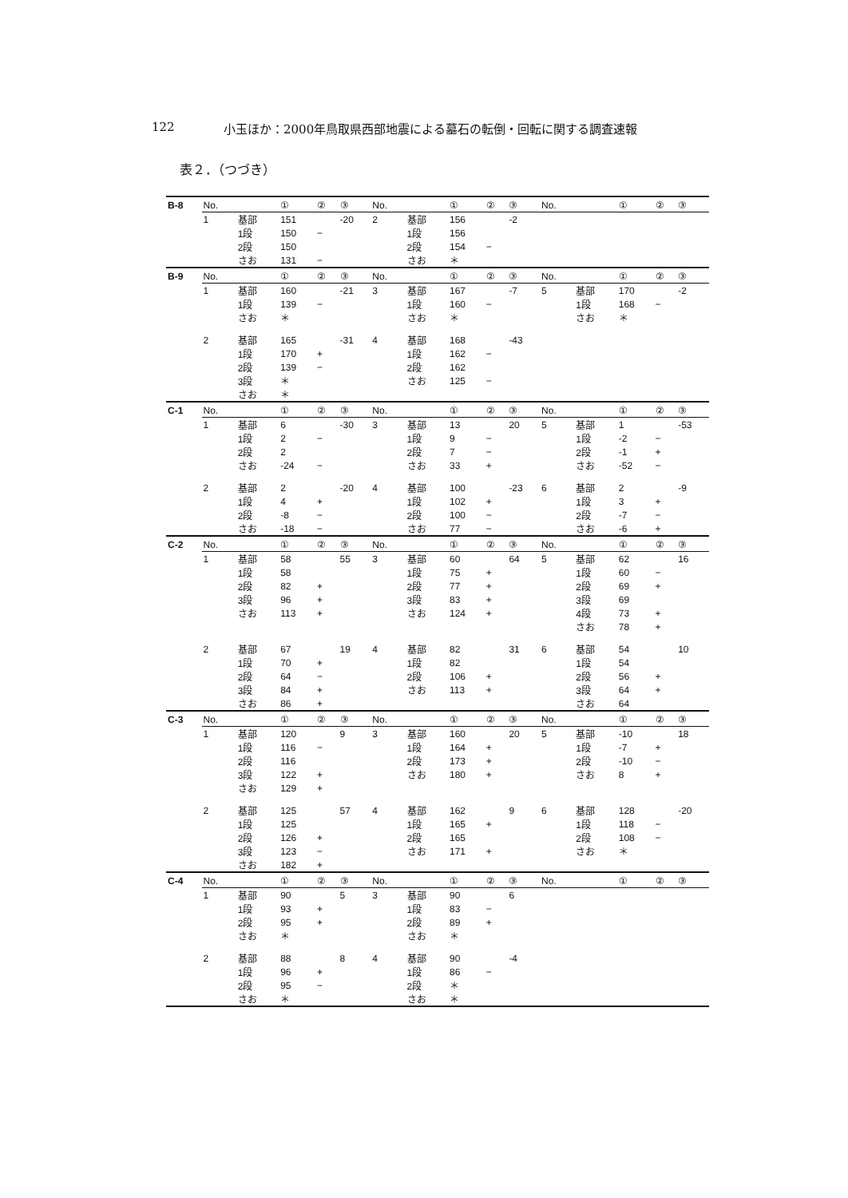122 小玉ほか：2000年鳥取県西部地震による墓石の転倒・回転に関する調査速報
表２．（つづき）
| B-8 | No. | | ① | ② | ③ | No. | | ① | ② | ③ | No. | | ① | ② | ③ |
| | 1 | 基部 | 151 | | -20 | 2 | 基部 | 156 | | -2 | | | | | |
| | | 1段 | 150 | − | | | 1段 | 156 | | | | | | | |
| | | 2段 | 150 | | | | 2段 | 154 | − | | | | | | |
| | | さお | 131 | − | | | さお | ＊ | | | | | | | |
| B-9 | No. | | ① | ② | ③ | No. | | ① | ② | ③ | No. | | ① | ② | ③ |
| | 1 | 基部 | 160 | | -21 | 3 | 基部 | 167 | | -7 | 5 | 基部 | 170 | | -2 |
| | | 1段 | 139 | − | | | 1段 | 160 | − | | | 1段 | 168 | − | |
| | | さお | ＊ | | | | さお | ＊ | | | | さお | ＊ | | |
| | 2 | 基部 | 165 | | -31 | 4 | 基部 | 168 | | -43 | | | | | |
| | | 1段 | 170 | + | | | 1段 | 162 | − | | | | | | |
| | | 2段 | 139 | − | | | 2段 | 162 | | | | | | | |
| | | 3段 | ＊ | | | | さお | 125 | − | | | | | | |
| | | さお | ＊ | | | | | | | | | | | | |
| C-1 | No. | | ① | ② | ③ | No. | | ① | ② | ③ | No. | | ① | ② | ③ |
| | 1 | 基部 | 6 | | -30 | 3 | 基部 | 13 | | 20 | 5 | 基部 | 1 | | -53 |
| | | 1段 | 2 | − | | | 1段 | 9 | − | | | 1段 | -2 | − | |
| | | 2段 | 2 | | | | 2段 | 7 | − | | | 2段 | -1 | + | |
| | | さお | -24 | − | | | さお | 33 | + | | | さお | -52 | − | |
| | 2 | 基部 | 2 | | -20 | 4 | 基部 | 100 | | -23 | 6 | 基部 | 2 | | -9 |
| | | 1段 | 4 | + | | | 1段 | 102 | + | | | 1段 | 3 | + | |
| | | 2段 | -8 | − | | | 2段 | 100 | − | | | 2段 | -7 | − | |
| | | さお | -18 | − | | | さお | 77 | − | | | さお | -6 | + | |
| C-2 | No. | | ① | ② | ③ | No. | | ① | ② | ③ | No. | | ① | ② | ③ |
| | 1 | 基部 | 58 | | 55 | 3 | 基部 | 60 | | 64 | 5 | 基部 | 62 | | 16 |
| | | 1段 | 58 | | | | 1段 | 75 | + | | | 1段 | 60 | − | |
| | | 2段 | 82 | + | | | 2段 | 77 | + | | | 2段 | 69 | + | |
| | | 3段 | 96 | + | | | 3段 | 83 | + | | | 3段 | 69 | | |
| | | さお | 113 | + | | | さお | 124 | + | | | 4段 | 73 | + | |
| | | | | | | | | | | | | さお | 78 | + | |
| | 2 | 基部 | 67 | | 19 | 4 | 基部 | 82 | | 31 | 6 | 基部 | 54 | | 10 |
| | | 1段 | 70 | + | | | 1段 | 82 | | | | 1段 | 54 | | |
| | | 2段 | 64 | − | | | 2段 | 106 | + | | | 2段 | 56 | + | |
| | | 3段 | 84 | + | | | さお | 113 | + | | | 3段 | 64 | + | |
| | | さお | 86 | + | | | | | | | | さお | 64 | | |
| C-3 | No. | | ① | ② | ③ | No. | | ① | ② | ③ | No. | | ① | ② | ③ |
| | 1 | 基部 | 120 | | 9 | 3 | 基部 | 160 | | 20 | 5 | 基部 | -10 | | 18 |
| | | 1段 | 116 | − | | | 1段 | 164 | + | | | 1段 | -7 | + | |
| | | 2段 | 116 | | | | 2段 | 173 | + | | | 2段 | -10 | − | |
| | | 3段 | 122 | + | | | さお | 180 | + | | | さお | 8 | + | |
| | | さお | 129 | + | | | | | | | | | | | |
| | 2 | 基部 | 125 | | 57 | 4 | 基部 | 162 | | 9 | 6 | 基部 | 128 | | -20 |
| | | 1段 | 125 | | | | 1段 | 165 | + | | | 1段 | 118 | − | |
| | | 2段 | 126 | + | | | 2段 | 165 | | | | 2段 | 108 | − | |
| | | 3段 | 123 | − | | | さお | 171 | + | | | さお | ＊ | | |
| | | さお | 182 | + | | | | | | | | | | | |
| C-4 | No. | | ① | ② | ③ | No. | | ① | ② | ③ | No. | | ① | ② | ③ |
| | 1 | 基部 | 90 | | 5 | 3 | 基部 | 90 | | 6 | | | | | |
| | | 1段 | 93 | + | | | 1段 | 83 | − | | | | | | |
| | | 2段 | 95 | + | | | 2段 | 89 | + | | | | | | |
| | | さお | ＊ | | | | さお | ＊ | | | | | | | |
| | 2 | 基部 | 88 | | 8 | 4 | 基部 | 90 | | -4 | | | | | |
| | | 1段 | 96 | + | | | 1段 | 86 | − | | | | | | |
| | | 2段 | 95 | − | | | 2段 | ＊ | | | | | | | |
| | | さお | ＊ | | | | さお | ＊ | | | | | | | |